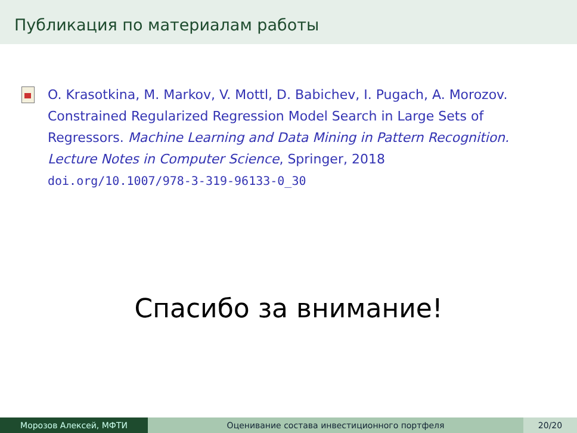Публикация по материалам работы
O. Krasotkina, M. Markov, V. Mottl, D. Babichev, I. Pugach, A. Morozov. Constrained Regularized Regression Model Search in Large Sets of Regressors. Machine Learning and Data Mining in Pattern Recognition. Lecture Notes in Computer Science, Springer, 2018
doi.org/10.1007/978-3-319-96133-0_30
Спасибо за внимание!
Морозов Алексей, МФТИ Оценивание состава инвестиционного портфеля
20/20